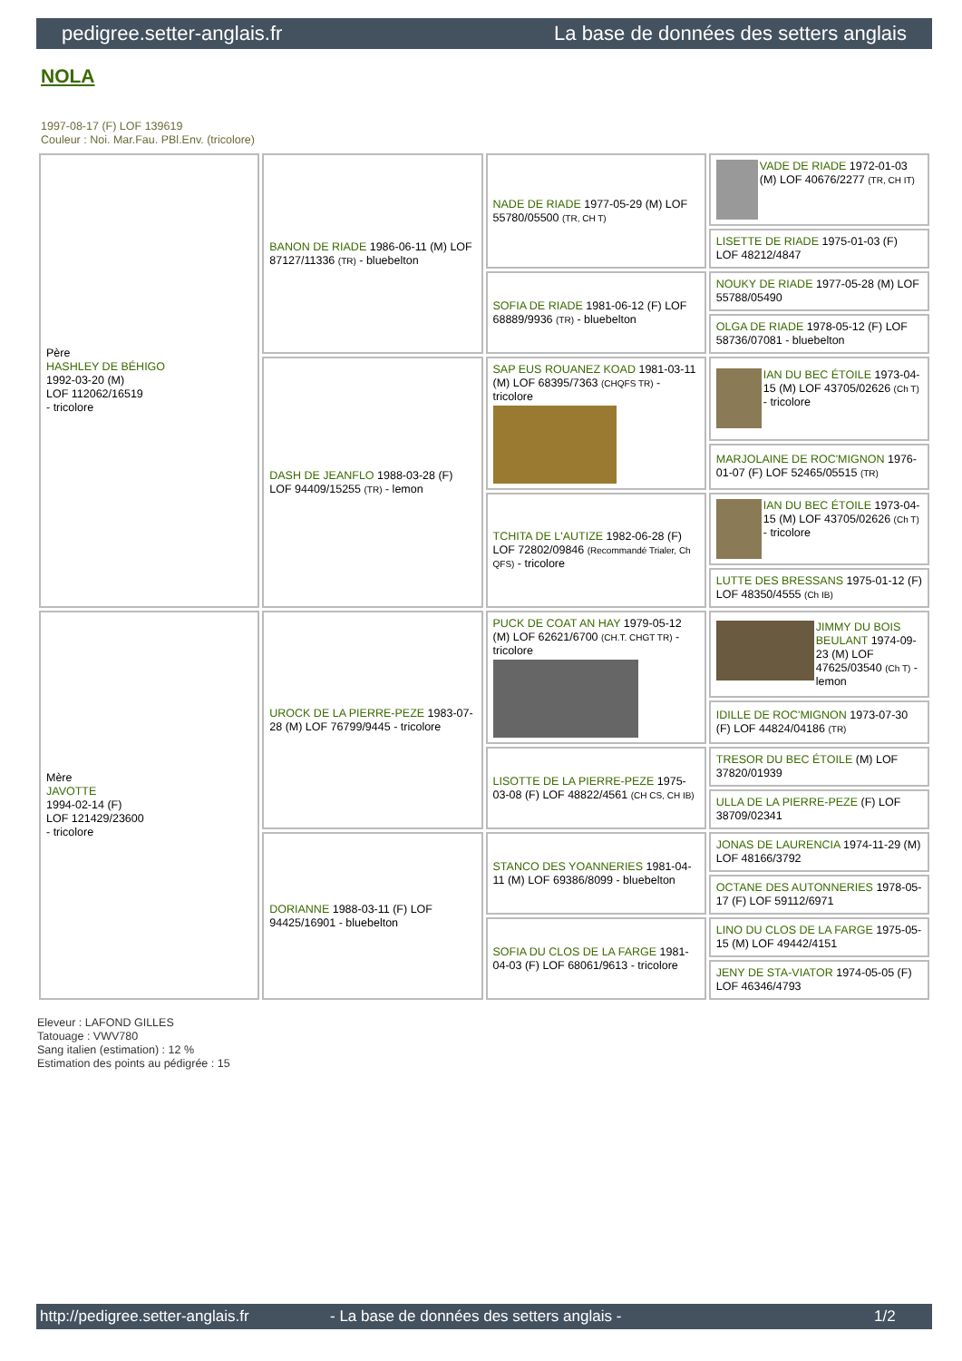pedigree.setter-anglais.fr La base de données des setters anglais
NOLA
1997-08-17 (F) LOF 139619
Couleur : Noi. Mar.Fau. PBl.Env. (tricolore)
| Père HASHLEY DE BÉHIGO 1992-03-20 (M) LOF 112062/16519 - tricolore | BANON DE RIADE 1986-06-11 (M) LOF 87127/11336 (TR) - bluebelton | NADE DE RIADE 1977-05-29 (M) LOF 55780/05500 (TR, CH T) | VADE DE RIADE 1972-01-03 (M) LOF 40676/2277 (TR, CH IT) |
| | | | LISETTE DE RIADE 1975-01-03 (F) LOF 48212/4847 |
| | | SOFIA DE RIADE 1981-06-12 (F) LOF 68889/9936 (TR) - bluebelton | NOUKY DE RIADE 1977-05-28 (M) LOF 55788/05490 |
| | | | OLGA DE RIADE 1978-05-12 (F) LOF 58736/07081 - bluebelton |
| | DASH DE JEANFLO 1988-03-28 (F) LOF 94409/15255 (TR) - lemon | SAP EUS ROUANEZ KOAD 1981-03-11 (M) LOF 68395/7363 (CHQFS TR) - tricolore | IAN DU BEC ÉTOILE 1973-04-15 (M) LOF 43705/02626 (Ch T) - tricolore |
| | | | MARJOLAINE DE ROC'MIGNON 1976-01-07 (F) LOF 52465/05515 (TR) |
| | | TCHITA DE L'AUTIZE 1982-06-28 (F) LOF 72802/09846 (Recommandé Trialer, Ch QFS) - tricolore | IAN DU BEC ÉTOILE 1973-04-15 (M) LOF 43705/02626 (Ch T) - tricolore |
| | | | LUTTE DES BRESSANS 1975-01-12 (F) LOF 48350/4555 (Ch IB) |
| Mère JAVOTTE 1994-02-14 (F) LOF 121429/23600 - tricolore | UROCK DE LA PIERRE-PEZE 1983-07-28 (M) LOF 76799/9445 - tricolore | PUCK DE COAT AN HAY 1979-05-12 (M) LOF 62621/6700 (CH.T. CHGT TR) - tricolore | JIMMY DU BOIS BEULANT 1974-09-23 (M) LOF 47625/03540 (Ch T) - lemon |
| | | | IDILLE DE ROC'MIGNON 1973-07-30 (F) LOF 44824/04186 (TR) |
| | | LISOTTE DE LA PIERRE-PEZE 1975-03-08 (F) LOF 48822/4561 (CH CS, CH IB) | TRESOR DU BEC ÉTOILE (M) LOF 37820/01939 |
| | | | ULLA DE LA PIERRE-PEZE (F) LOF 38709/02341 |
| | DORIANNE 1988-03-11 (F) LOF 94425/16901 - bluebelton | STANCO DES YOANNERIES 1981-04-11 (M) LOF 69386/8099 - bluebelton | JONAS DE LAURENCIA 1974-11-29 (M) LOF 48166/3792 |
| | | | OCTANE DES AUTONNERIES 1978-05-17 (F) LOF 59112/6971 |
| | | SOFIA DU CLOS DE LA FARGE 1981-04-03 (F) LOF 68061/9613 - tricolore | LINO DU CLOS DE LA FARGE 1975-05-15 (M) LOF 49442/4151 |
| | | | JENY DE STA-VIATOR 1974-05-05 (F) LOF 46346/4793 |
Eleveur : LAFOND GILLES
Tatouage : VWV780
Sang italien (estimation) : 12 %
Estimation des points au pédigrée : 15
http://pedigree.setter-anglais.fr - La base de données des setters anglais - 1/2